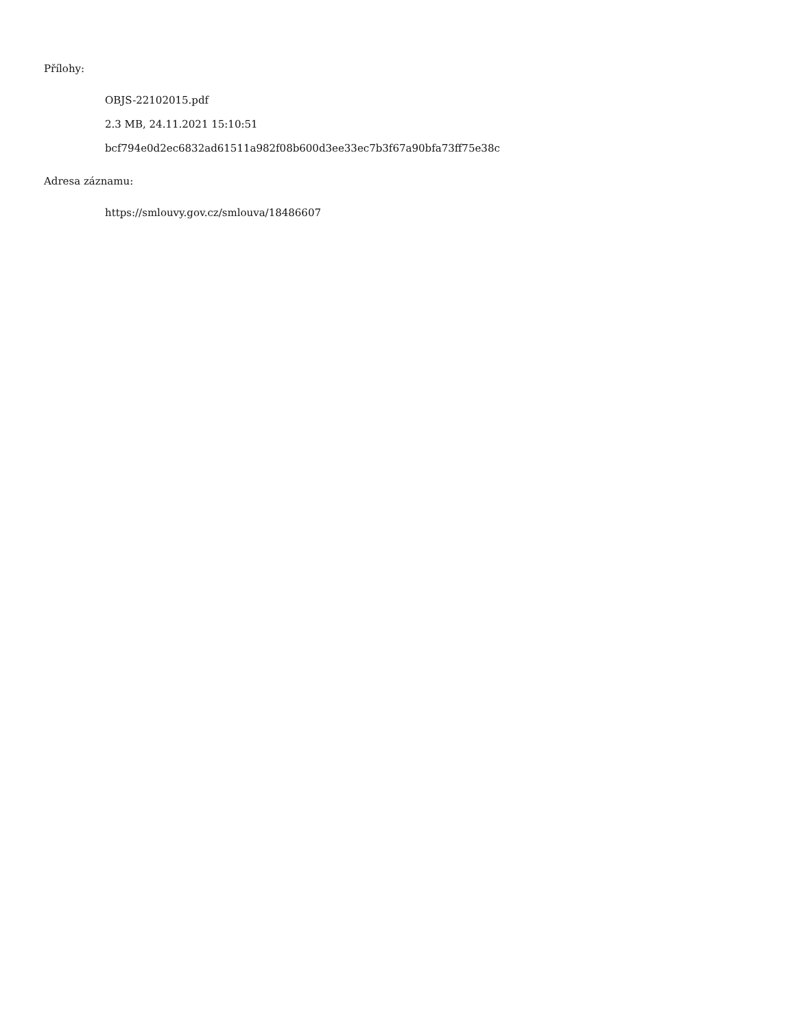Přílohy:
OBJS-22102015.pdf
2.3 MB, 24.11.2021 15:10:51
bcf794e0d2ec6832ad61511a982f08b600d3ee33ec7b3f67a90bfa73ff75e38c
Adresa záznamu:
https://smlouvy.gov.cz/smlouva/18486607